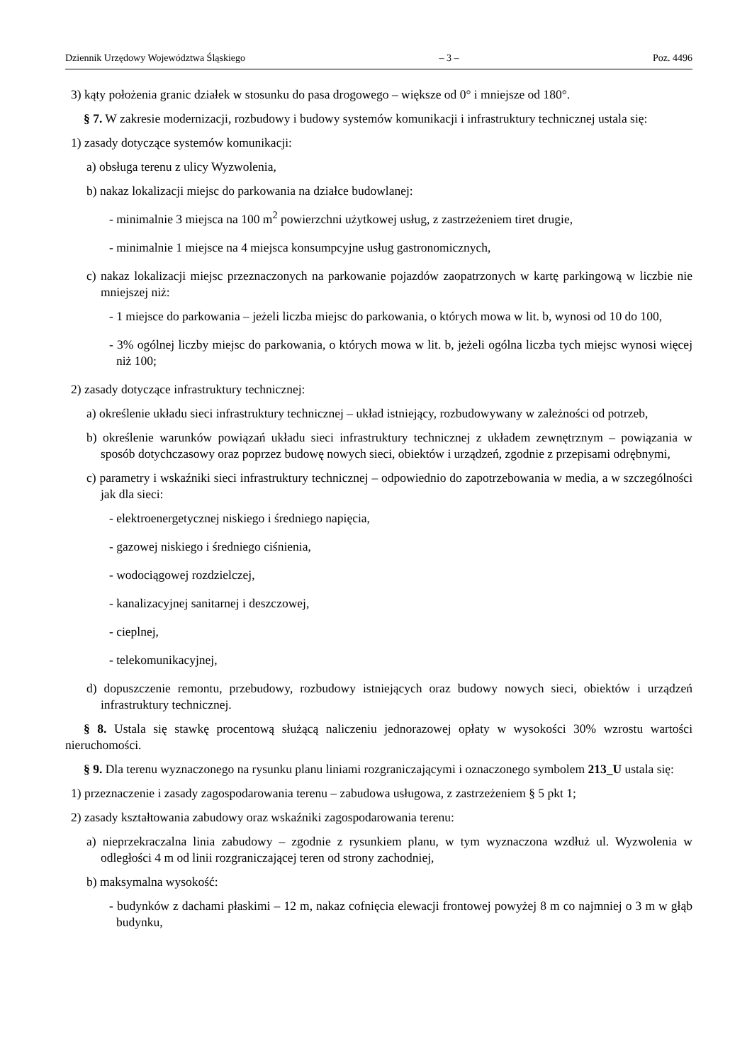Dziennik Urzędowy Województwa Śląskiego – 3 – Poz. 4496
3) kąty położenia granic działek w stosunku do pasa drogowego – większe od 0° i mniejsze od 180°.
§ 7. W zakresie modernizacji, rozbudowy i budowy systemów komunikacji i infrastruktury technicznej ustala się:
1) zasady dotyczące systemów komunikacji:
a) obsługa terenu z ulicy Wyzwolenia,
b) nakaz lokalizacji miejsc do parkowania na działce budowlanej:
- minimalnie 3 miejsca na 100 m<sup>2</sup> powierzchni użytkowej usług, z zastrzeżeniem tiret drugie,
- minimalnie 1 miejsce na 4 miejsca konsumpcyjne usług gastronomicznych,
c) nakaz lokalizacji miejsc przeznaczonych na parkowanie pojazdów zaopatrzonych w kartę parkingową w liczbie nie mniejszej niż:
- 1 miejsce do parkowania – jeżeli liczba miejsc do parkowania, o których mowa w lit. b, wynosi od 10 do 100,
- 3% ogólnej liczby miejsc do parkowania, o których mowa w lit. b, jeżeli ogólna liczba tych miejsc wynosi więcej niż 100;
2) zasady dotyczące infrastruktury technicznej:
a) określenie układu sieci infrastruktury technicznej – układ istniejący, rozbudowywany w zależności od potrzeb,
b) określenie warunków powiązań układu sieci infrastruktury technicznej z układem zewnętrznym – powiązania w sposób dotychczasowy oraz poprzez budowę nowych sieci, obiektów i urządzeń, zgodnie z przepisami odrębnymi,
c) parametry i wskaźniki sieci infrastruktury technicznej – odpowiednio do zapotrzebowania w media, a w szczególności jak dla sieci:
- elektroenergetycznej niskiego i średniego napięcia,
- gazowej niskiego i średniego ciśnienia,
- wodociągowej rozdzielczej,
- kanalizacyjnej sanitarnej i deszczowej,
- cieplnej,
- telekomunikacyjnej,
d) dopuszczenie remontu, przebudowy, rozbudowy istniejących oraz budowy nowych sieci, obiektów i urządzeń infrastruktury technicznej.
§ 8. Ustala się stawkę procentową służącą naliczeniu jednorazowej opłaty w wysokości 30% wzrostu wartości nieruchomości.
§ 9. Dla terenu wyznaczonego na rysunku planu liniami rozgraniczającymi i oznaczonego symbolem 213_U ustala się:
1) przeznaczenie i zasady zagospodarowania terenu – zabudowa usługowa, z zastrzeżeniem § 5 pkt 1;
2) zasady kształtowania zabudowy oraz wskaźniki zagospodarowania terenu:
a) nieprzekraczalna linia zabudowy – zgodnie z rysunkiem planu, w tym wyznaczona wzdłuż ul. Wyzwolenia w odległości 4 m od linii rozgraniczającej teren od strony zachodniej,
b) maksymalna wysokość:
- budynków z dachami płaskimi – 12 m, nakaz cofnięcia elewacji frontowej powyżej 8 m co najmniej o 3 m w głąb budynku,